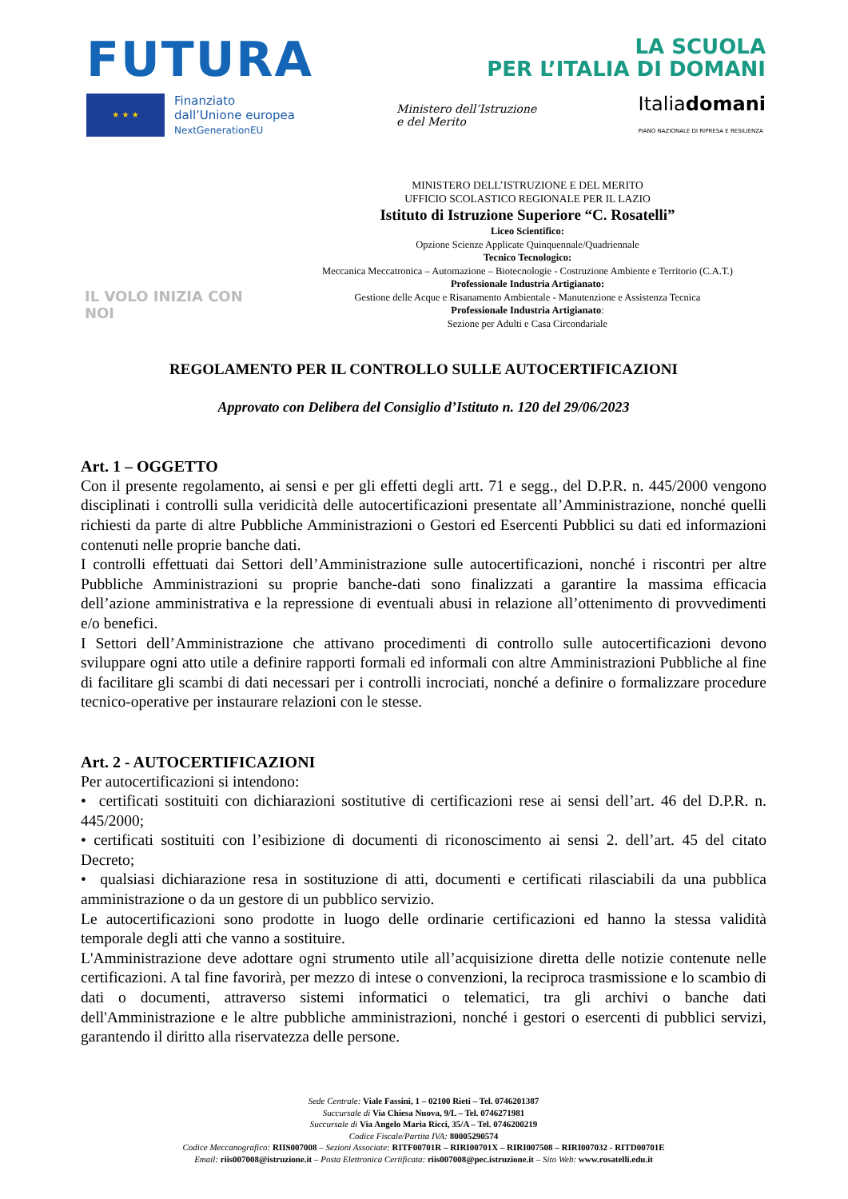FUTURA
LA SCUOLA
PER L’ITALIA DI DOMANI
★ ★ ★
Finanziato
dall’Unione europea
NextGenerationEU
Ministero dell’Istruzione
e del Merito
Italiadomani
PIANO NAZIONALE DI RIPRESA E RESILIENZA
IL VOLO INIZIA CON NOI
MINISTERO DELL’ISTRUZIONE E DEL MERITO
UFFICIO SCOLASTICO REGIONALE PER IL LAZIO
Istituto di Istruzione Superiore “C. Rosatelli”
Liceo Scientifico:
Opzione Scienze Applicate Quinquennale/Quadriennale
Tecnico Tecnologico:
Meccanica Meccatronica – Automazione – Biotecnologie - Costruzione Ambiente e Territorio (C.A.T.)
Professionale Industria Artigianato:
Gestione delle Acque e Risanamento Ambientale - Manutenzione e Assistenza Tecnica
Professionale Industria Artigianato:
Sezione per Adulti e Casa Circondariale
REGOLAMENTO PER IL CONTROLLO SULLE AUTOCERTIFICAZIONI
Approvato con Delibera del Consiglio d’Istituto n. 120 del 29/06/2023
Art. 1 – OGGETTO
Con il presente regolamento, ai sensi e per gli effetti degli artt. 71 e segg., del D.P.R. n. 445/2000 vengono disciplinati i controlli sulla veridicità delle autocertificazioni presentate all’Amministrazione, nonché quelli richiesti da parte di altre Pubbliche Amministrazioni o Gestori ed Esercenti Pubblici su dati ed informazioni contenuti nelle proprie banche dati.
I controlli effettuati dai Settori dell’Amministrazione sulle autocertificazioni, nonché i riscontri per altre Pubbliche Amministrazioni su proprie banche-dati sono finalizzati a garantire la massima efficacia dell’azione amministrativa e la repressione di eventuali abusi in relazione all’ottenimento di provvedimenti e/o benefici.
I Settori dell’Amministrazione che attivano procedimenti di controllo sulle autocertificazioni devono sviluppare ogni atto utile a definire rapporti formali ed informali con altre Amministrazioni Pubbliche al fine di facilitare gli scambi di dati necessari per i controlli incrociati, nonché a definire o formalizzare procedure tecnico-operative per instaurare relazioni con le stesse.
Art. 2 - AUTOCERTIFICAZIONI
Per autocertificazioni si intendono:
• certificati sostituiti con dichiarazioni sostitutive di certificazioni rese ai sensi dell’art. 46 del D.P.R. n. 445/2000;
• certificati sostituiti con l’esibizione di documenti di riconoscimento ai sensi 2. dell’art. 45 del citato Decreto;
• qualsiasi dichiarazione resa in sostituzione di atti, documenti e certificati rilasciabili da una pubblica amministrazione o da un gestore di un pubblico servizio.
Le autocertificazioni sono prodotte in luogo delle ordinarie certificazioni ed hanno la stessa validità temporale degli atti che vanno a sostituire.
L'Amministrazione deve adottare ogni strumento utile all’acquisizione diretta delle notizie contenute nelle certificazioni. A tal fine favorirà, per mezzo di intese o convenzioni, la reciproca trasmissione e lo scambio di dati o documenti, attraverso sistemi informatici o telematici, tra gli archivi o banche dati dell'Amministrazione e le altre pubbliche amministrazioni, nonché i gestori o esercenti di pubblici servizi, garantendo il diritto alla riservatezza delle persone.
Sede Centrale: Viale Fassini, 1 – 02100 Rieti – Tel. 0746201387
Succursale di Via Chiesa Nuova, 9/L – Tel. 0746271981
Succursale di Via Angelo Maria Ricci, 35/A – Tel. 0746200219
Codice Fiscale/Partita IVA: 80005290574
Codice Meccanografico: RIIS007008 – Sezioni Associate: RITF00701R – RIRI00701X – RIRI007508 – RIRI007032 - RITD00701E
Email: riis007008@istruzione.it – Posta Elettronica Certificata: riis007008@pec.istruzione.it – Sito Web: www.rosatelli.edu.it